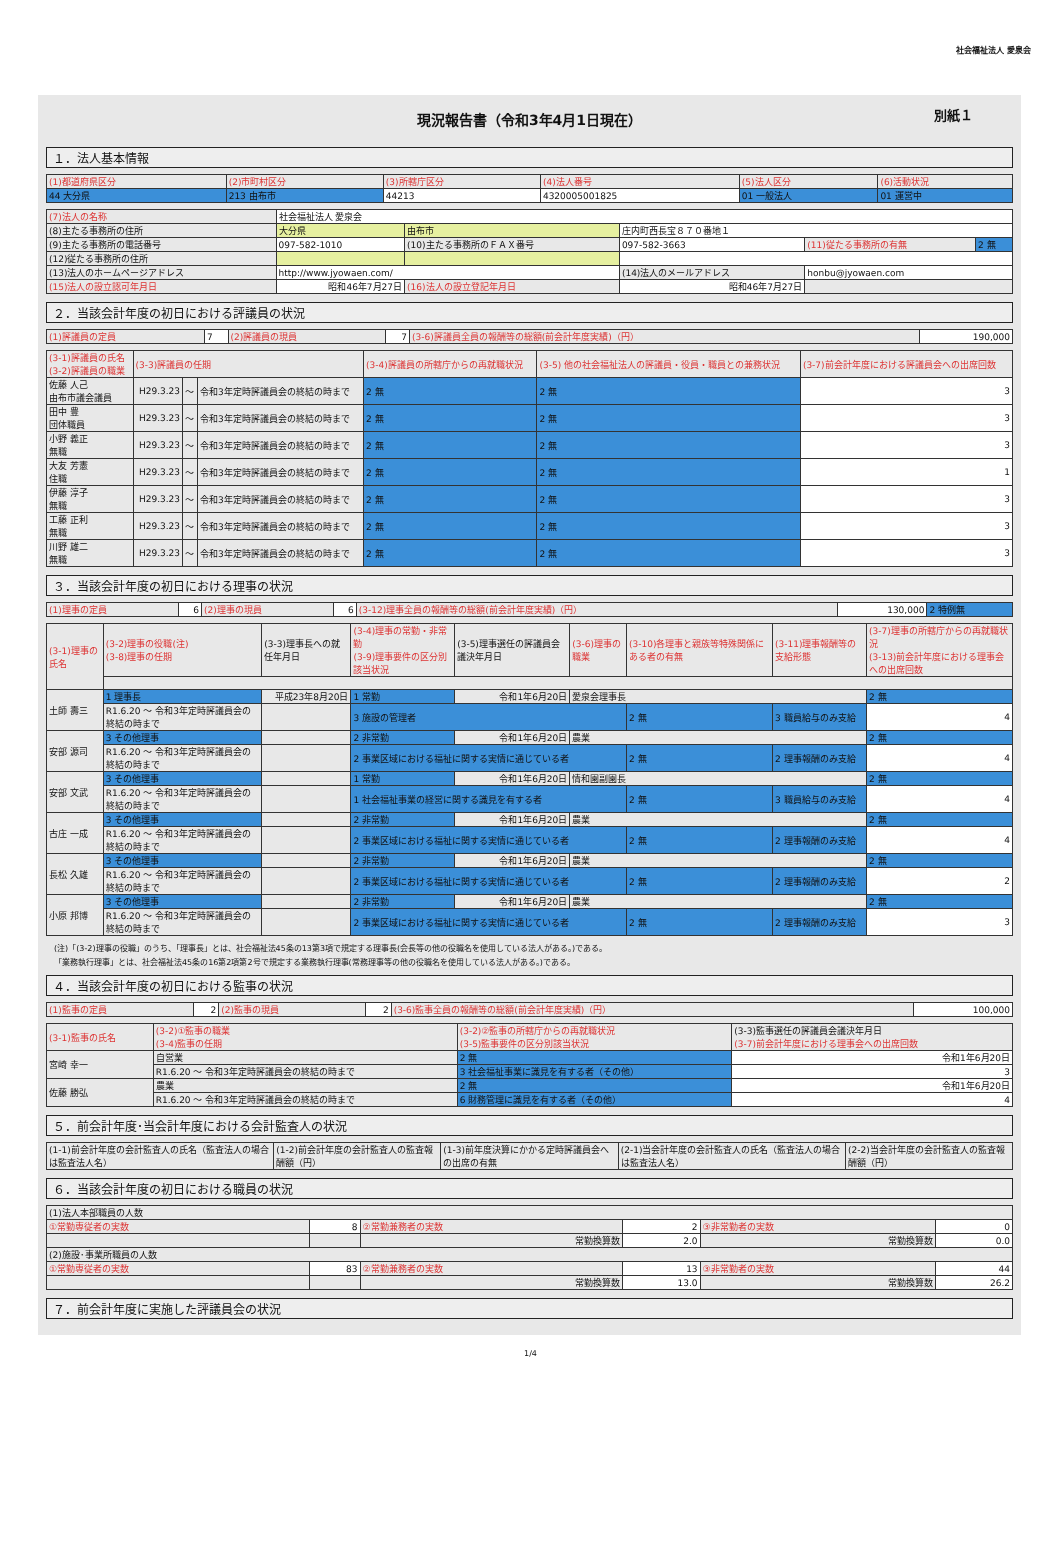社会福祉法人 愛泉会
現況報告書（令和3年4月1日現在） 別紙１
１．法人基本情報
| (1)都道府県区分 | (2)市町村区分 | (3)所轄庁区分 | (4)法人番号 | (5)法人区分 | (6)活動状況 |
| --- | --- | --- | --- | --- | --- |
| 44 大分県 | 213 由布市 | 44213 | 4320005001825 | 01 一般法人 | 01 運営中 |
| (7)法人の名称 | 社会福祉法人 愛泉会 | | | | |
| (8)主たる事務所の住所 | 大分県 | 由布市 | 庄内町西長宝８７０番地１ | | |
| (9)主たる事務所の電話番号 | 097-582-1010 | (10)主たる事務所のＦＡＸ番号 | 097-582-3663 | (11)従たる事務所の有無 | 2 無 |
| (12)従たる事務所の住所 | | | | | |
| (13)法人のホームページアドレス | http://www.jyowaen.com/ | | (14)法人のメールアドレス | honbu@jyowaen.com | |
| (15)法人の設立認可年月日 | 昭和46年7月27日 | (16)法人の設立登記年月日 | 昭和46年7月27日 | | |
２．当該会計年度の初日における評議員の状況
| (1)評議員の定員 | 7 | (2)評議員の現員 | 7 | (3-6)評議員全員の報酬等の総額(前会計年度実績)（円） | 190,000 |
| (3-1)評議員の氏名 (3-2)評議員の職業 | (3-3)評議員の任期 | | | (3-4)評議員の所轄庁からの再就職状況 | (3-5) 他の社会福祉法人の評議員・役員・職員との兼務状況 | (3-7)前会計年度における評議員会への出席回数 |
| --- | --- | --- | --- | --- | --- | --- |
| 佐藤 人己 由布市議会議員 | H29.3.23 | ～ | 令和3年定時評議員会の終結の時まで | 2 無 | 2 無 | 3 |
| 田中 豊 団体職員 | H29.3.23 | ～ | 令和3年定時評議員会の終結の時まで | 2 無 | 2 無 | 3 |
| 小野 義正 無職 | H29.3.23 | ～ | 令和3年定時評議員会の終結の時まで | 2 無 | 2 無 | 3 |
| 大友 芳憲 住職 | H29.3.23 | ～ | 令和3年定時評議員会の終結の時まで | 2 無 | 2 無 | 1 |
| 伊藤 淳子 無職 | H29.3.23 | ～ | 令和3年定時評議員会の終結の時まで | 2 無 | 2 無 | 3 |
| 工藤 正利 無職 | H29.3.23 | ～ | 令和3年定時評議員会の終結の時まで | 2 無 | 2 無 | 3 |
| 川野 雄二 無職 | H29.3.23 | ～ | 令和3年定時評議員会の終結の時まで | 2 無 | 2 無 | 3 |
３．当該会計年度の初日における理事の状況
| (1)理事の定員 | 6 | (2)理事の現員 | 6 | (3-12)理事全員の報酬等の総額(前会計年度実績)（円） | 130,000 | 2 特例無 |
| (3-1)理事の氏名 | (3-2)理事の役職(注) (3-8)理事の任期 | (3-3)理事長への就任年月日 | (3-4)理事の常勤・非常勤 (3-9)理事要件の区分別該当状況 | (3-5)理事選任の評議員会議決年月日 | (3-6)理事の職業 | (3-10)各理事と親族等特殊関係にある者の有無 | (3-11)理事報酬等の支給形態 | (3-7)理事の所轄庁からの再就職状況 (3-13)前会計年度における理事会への出席回数 |
| --- | --- | --- | --- | --- | --- | --- | --- | --- |
| 土師 壽三 | 1 理事長 | 平成23年8月20日 | 1 常勤 | 令和1年6月20日 | 愛泉会理事長 | | | 2 無 |
| | R1.6.20 ～ 令和3年定時評議員会の終結の時まで | | 3 施設の管理者 | | | 2 無 | 3 職員給与のみ支給 | 4 |
| 安部 源司 | 3 その他理事 | | 2 非常勤 | 令和1年6月20日 | 農業 | | | 2 無 |
| | R1.6.20 ～ 令和3年定時評議員会の終結の時まで | | 2 事業区域における福祉に関する実情に通じている者 | | | 2 無 | 2 理事報酬のみ支給 | 4 |
| 安部 文武 | 3 その他理事 | | 1 常勤 | 令和1年6月20日 | 情和園副園長 | | | 2 無 |
| | R1.6.20 ～ 令和3年定時評議員会の終結の時まで | | 1 社会福祉事業の経営に関する識見を有する者 | | | 2 無 | 3 職員給与のみ支給 | 4 |
| 古庄 一成 | 3 その他理事 | | 2 非常勤 | 令和1年6月20日 | 農業 | | | 2 無 |
| | R1.6.20 ～ 令和3年定時評議員会の終結の時まで | | 2 事業区域における福祉に関する実情に通じている者 | | | 2 無 | 2 理事報酬のみ支給 | 4 |
| 長松 久雄 | 3 その他理事 | | 2 非常勤 | 令和1年6月20日 | 農業 | | | 2 無 |
| | R1.6.20 ～ 令和3年定時評議員会の終結の時まで | | 2 事業区域における福祉に関する実情に通じている者 | | | 2 無 | 2 理事報酬のみ支給 | 2 |
| 小原 邦博 | 3 その他理事 | | 2 非常勤 | 令和1年6月20日 | 農業 | | | 2 無 |
| | R1.6.20 ～ 令和3年定時評議員会の終結の時まで | | 2 事業区域における福祉に関する実情に通じている者 | | | 2 無 | 2 理事報酬のみ支給 | 3 |
(注)「(3-2)理事の役職」のうち、「理事長」とは、社会福祉法45条の13第3項で規定する理事長(会長等の他の役職名を使用している法人がある。)である。
「業務執行理事」とは、社会福祉法45条の16第2項第2号で規定する業務執行理事(常務理事等の他の役職名を使用している法人がある。)である。
４．当該会計年度の初日における監事の状況
| (1)監事の定員 | 2 | (2)監事の現員 | 2 | (3-6)監事全員の報酬等の総額(前会計年度実績)（円） | 100,000 |
| (3-1)監事の氏名 | (3-2)①監事の職業 (3-4)監事の任期 | (3-2)②監事の所轄庁からの再就職状況 (3-5)監事要件の区分別該当状況 | (3-3)監事選任の評議員会議決年月日 (3-7)前会計年度における理事会への出席回数 |
| --- | --- | --- | --- |
| 宮崎 幸一 | 自営業 | 2 無 | 令和1年6月20日 |
| | R1.6.20 ～ 令和3年定時評議員会の終結の時まで | 3 社会福祉事業に識見を有する者（その他） | 3 |
| 佐藤 勝弘 | 農業 | 2 無 | 令和1年6月20日 |
| | R1.6.20 ～ 令和3年定時評議員会の終結の時まで | 6 財務管理に識見を有する者（その他） | 4 |
５．前会計年度･当会計年度における会計監査人の状況
| (1-1)前会計年度の会計監査人の氏名（監査法人の場合は監査法人名） | (1-2)前会計年度の会計監査人の監査報酬額（円） | (1-3)前年度決算にかかる定時評議員会への出席の有無 | (2-1)当会計年度の会計監査人の氏名（監査法人の場合は監査法人名） | (2-2)当会計年度の会計監査人の監査報酬額（円） |
| --- | --- | --- | --- | --- |
６．当該会計年度の初日における職員の状況
| (1)法人本部職員の人数 | | | | | |
| ①常勤専従者の実数 | 8 | ②常勤兼務者の実数 | 2 | ③非常勤者の実数 | 0 |
| | | 常勤換算数 | 2.0 | 常勤換算数 | 0.0 |
| (2)施設･事業所職員の人数 | | | | | |
| ①常勤専従者の実数 | 83 | ②常勤兼務者の実数 | 13 | ③非常勤者の実数 | 44 |
| | | 常勤換算数 | 13.0 | 常勤換算数 | 26.2 |
７．前会計年度に実施した評議員会の状況
1/4